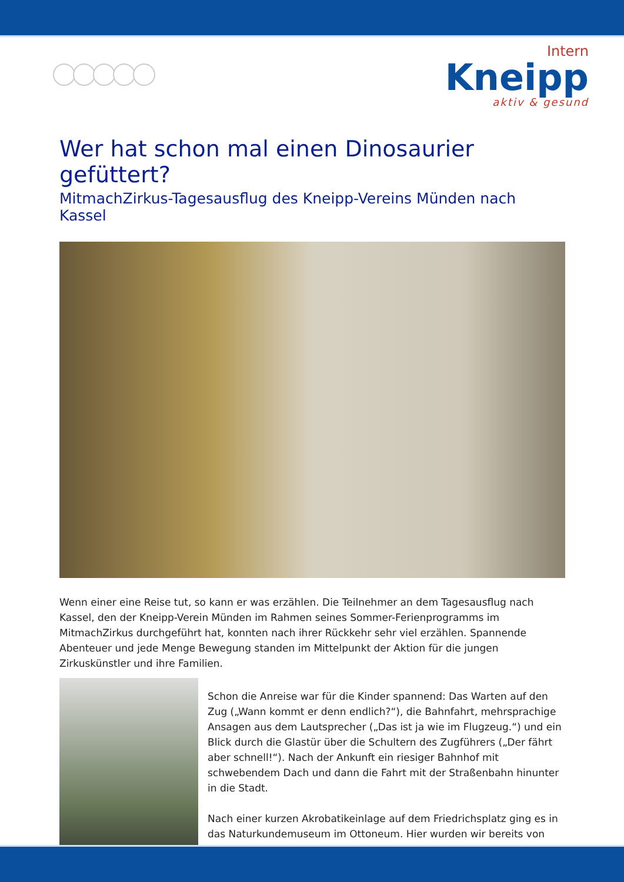Intern
Kneipp
aktiv & gesund
Wer hat schon mal einen Dinosaurier gefüttert?
MitmachZirkus-Tagesausflug des Kneipp-Vereins Münden nach Kassel
Wenn einer eine Reise tut, so kann er was erzählen. Die Teilnehmer an dem Tagesausflug nach Kassel, den der Kneipp-Verein Münden im Rahmen seines Sommer-Ferienprogramms im MitmachZirkus durchgeführt hat, konnten nach ihrer Rückkehr sehr viel erzählen. Spannende Abenteuer und jede Menge Bewegung standen im Mittelpunkt der Aktion für die jungen Zirkuskünstler und ihre Familien.
Schon die Anreise war für die Kinder spannend: Das Warten auf den Zug („Wann kommt er denn endlich?“), die Bahnfahrt, mehrsprachige Ansagen aus dem Lautsprecher („Das ist ja wie im Flugzeug.“) und ein Blick durch die Glastür über die Schultern des Zugführers („Der fährt aber schnell!“). Nach der Ankunft ein riesiger Bahnhof mit schwebendem Dach und dann die Fahrt mit der Straßenbahn hinunter in die Stadt.
Nach einer kurzen Akrobatikeinlage auf dem Friedrichsplatz ging es in das Naturkundemuseum im Ottoneum. Hier wurden wir bereits von